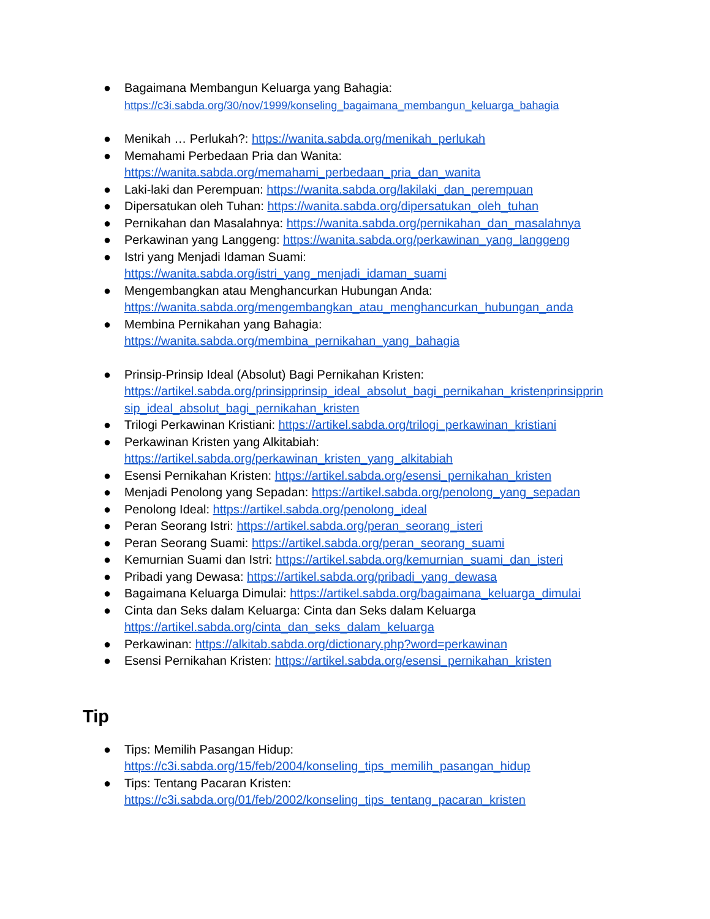● Bagaimana Membangun Keluarga yang Bahagia:
https://c3i.sabda.org/30/nov/1999/konseling_bagaimana_membangun_keluarga_bahagia
● Menikah … Perlukah?: https://wanita.sabda.org/menikah_perlukah
● Memahami Perbedaan Pria dan Wanita:
https://wanita.sabda.org/memahami_perbedaan_pria_dan_wanita
● Laki-laki dan Perempuan: https://wanita.sabda.org/lakilaki_dan_perempuan
● Dipersatukan oleh Tuhan: https://wanita.sabda.org/dipersatukan_oleh_tuhan
● Pernikahan dan Masalahnya: https://wanita.sabda.org/pernikahan_dan_masalahnya
● Perkawinan yang Langgeng: https://wanita.sabda.org/perkawinan_yang_langgeng
● Istri yang Menjadi Idaman Suami:
https://wanita.sabda.org/istri_yang_menjadi_idaman_suami
● Mengembangkan atau Menghancurkan Hubungan Anda:
https://wanita.sabda.org/mengembangkan_atau_menghancurkan_hubungan_anda
● Membina Pernikahan yang Bahagia:
https://wanita.sabda.org/membina_pernikahan_yang_bahagia
● Prinsip-Prinsip Ideal (Absolut) Bagi Pernikahan Kristen:
https://artikel.sabda.org/prinsipprinsip_ideal_absolut_bagi_pernikahan_kristenprinsipprin sip_ideal_absolut_bagi_pernikahan_kristen
● Trilogi Perkawinan Kristiani: https://artikel.sabda.org/trilogi_perkawinan_kristiani
● Perkawinan Kristen yang Alkitabiah:
https://artikel.sabda.org/perkawinan_kristen_yang_alkitabiah
● Esensi Pernikahan Kristen: https://artikel.sabda.org/esensi_pernikahan_kristen
● Menjadi Penolong yang Sepadan: https://artikel.sabda.org/penolong_yang_sepadan
● Penolong Ideal: https://artikel.sabda.org/penolong_ideal
● Peran Seorang Istri: https://artikel.sabda.org/peran_seorang_isteri
● Peran Seorang Suami: https://artikel.sabda.org/peran_seorang_suami
● Kemurnian Suami dan Istri: https://artikel.sabda.org/kemurnian_suami_dan_isteri
● Pribadi yang Dewasa: https://artikel.sabda.org/pribadi_yang_dewasa
● Bagaimana Keluarga Dimulai: https://artikel.sabda.org/bagaimana_keluarga_dimulai
● Cinta dan Seks dalam Keluarga: Cinta dan Seks dalam Keluarga
https://artikel.sabda.org/cinta_dan_seks_dalam_keluarga
● Perkawinan: https://alkitab.sabda.org/dictionary.php?word=perkawinan
● Esensi Pernikahan Kristen: https://artikel.sabda.org/esensi_pernikahan_kristen
Tip
● Tips: Memilih Pasangan Hidup:
https://c3i.sabda.org/15/feb/2004/konseling_tips_memilih_pasangan_hidup
● Tips: Tentang Pacaran Kristen:
https://c3i.sabda.org/01/feb/2002/konseling_tips_tentang_pacaran_kristen